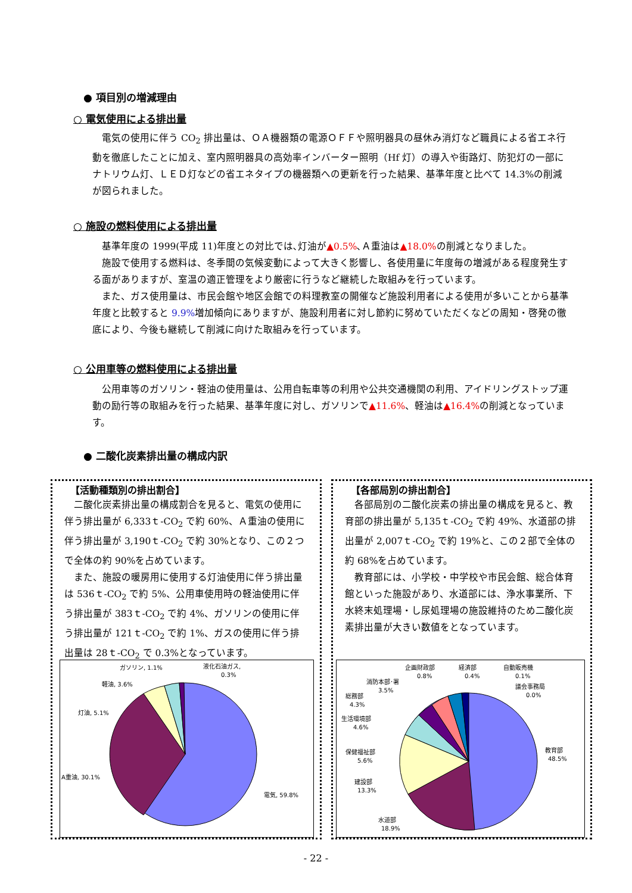● 項目別の増減理由
○ 電気使用による排出量
　電気の使用に伴う CO<sub>2</sub> 排出量は、ＯＡ機器類の電源ＯＦＦや照明器具の昼休み消灯など職員による省エネ行動を徹底したことに加え、室内照明器具の高効率インバーター照明（Hf 灯）の導入や街路灯、防犯灯の一部にナトリウム灯、ＬＥＤ灯などの省エネタイプの機器類への更新を行った結果、基準年度と比べて 14.3%の削減が図られました。
○ 施設の燃料使用による排出量
　基準年度の 1999(平成 11)年度との対比では､灯油が▲0.5%､Ａ重油は▲18.0% の削減となりました。
　施設で使用する燃料は、冬季間の気候変動によって大きく影響し、各使用量に年度毎の増減がある程度発生する面がありますが、室温の適正管理をより厳密に行うなど継続した取組みを行っています。
　また、ガス使用量は、市民会館や地区会館での料理教室の開催など施設利用者による使用が多いことから基準年度と比較すると 9.9% 増加傾向にありますが、施設利用者に対し節約に努めていただくなどの周知・啓発の徹底により、今後も継続して削減に向けた取組みを行っています。
○ 公用車等の燃料使用による排出量
　公用車等のガソリン・軽油の使用量は、公用自転車等の利用や公共交通機関の利用、アイドリングストップ運動の励行等の取組みを行った結果、基準年度に対し、ガソリンで▲11.6%、軽油は▲16.4% の削減となっています。
● 二酸化炭素排出量の構成内訳
【活動種類別の排出割合】
二酸化炭素排出量の構成割合を見ると、電気の使用に伴う排出量が 6,333ｔ-CO<sub>2</sub> で約 60%、Ａ重油の使用に伴う排出量が 3,190ｔ-CO<sub>2</sub> で約 30%となり、この２つで全体の約 90%を占めています。
また、施設の暖房用に使用する灯油使用に伴う排出量は 536ｔ-CO<sub>2</sub> で約 5%、公用車使用時の軽油使用に伴う排出量が 383ｔ-CO<sub>2</sub> で約 4%、ガソリンの使用に伴う排出量が 121ｔ-CO<sub>2</sub> で約 1%、ガスの使用に伴う排出量は 28ｔ-CO<sub>2</sub> で 0.3%となっています。
ガソリン, 1.1%
液化石油ガス,
0.3%
軽油, 3.6%
灯油, 5.1%
A重油, 30.1%
電気, 59.8%
【各部局別の排出割合】
各部局別の二酸化炭素の排出量の構成を見ると、教育部の排出量が 5,135ｔ-CO<sub>2</sub> で約 49%、水道部の排出量が 2,007ｔ-CO<sub>2</sub> で約 19%と、この２部で全体の約 68%を占めています。
教育部には、小学校・中学校や市民会館、総合体育館といった施設があり、水道部には、浄水事業所、下水終末処理場・し尿処理場の施設維持のため二酸化炭素排出量が大きい数値をとなっています。
企画財政部
0.8%
経済部
0.4%
自動販売機
0.1%
消防本部･署
3.5%
議会事務局
0.0%
総務部
4.3%
生活環境部
4.6%
保健福祉部
5.6%
教育部
48.5%
建設部
13.3%
水道部
18.9%
- 22 -